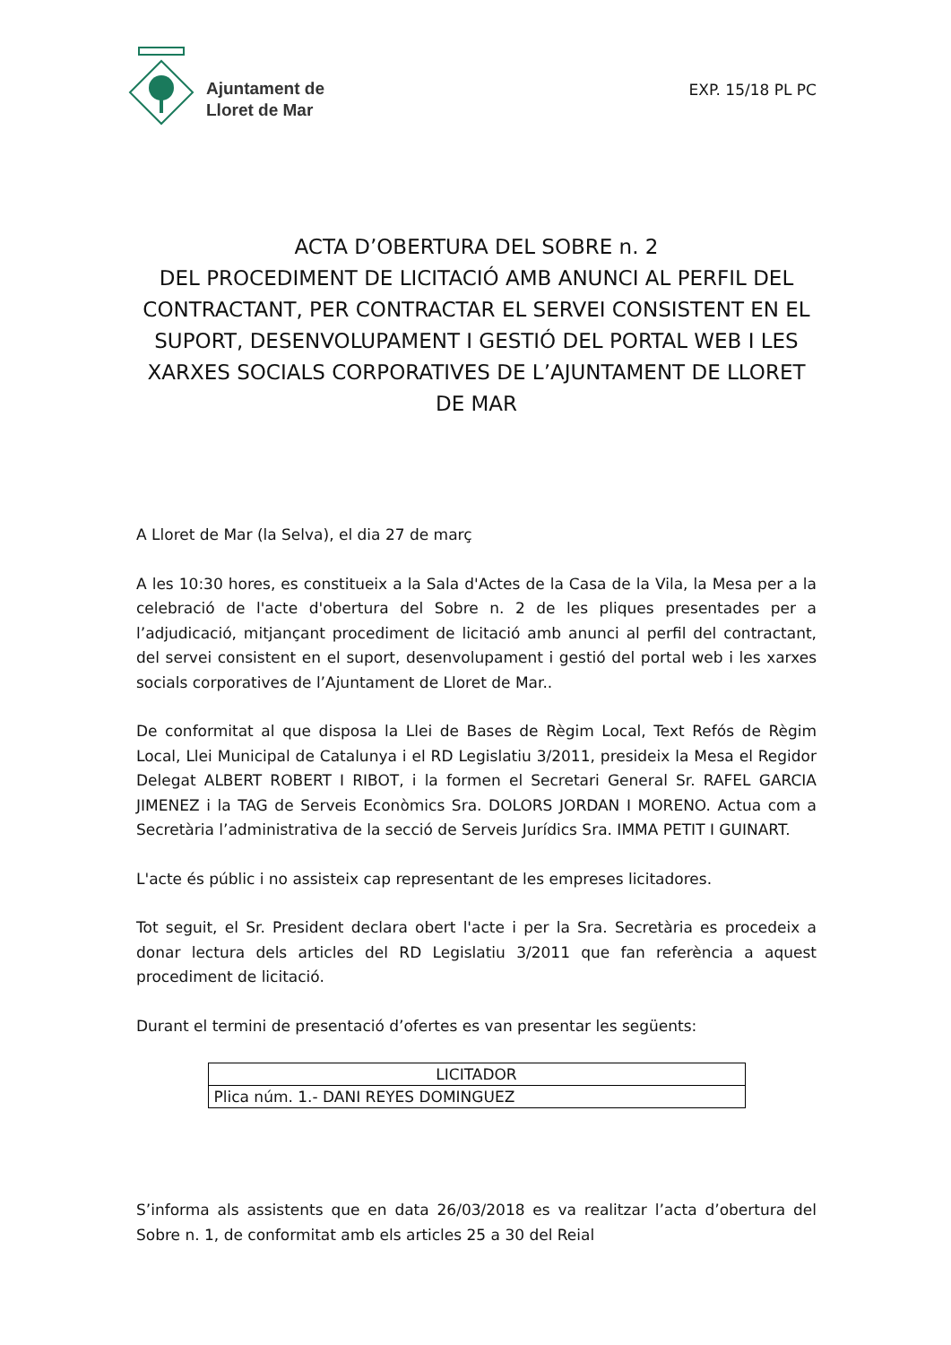Ajuntament de
Lloret de Mar
EXP. 15/18 PL PC
ACTA D’OBERTURA DEL SOBRE n. 2
DEL PROCEDIMENT DE LICITACIÓ AMB ANUNCI AL PERFIL DEL CONTRACTANT, PER CONTRACTAR EL SERVEI CONSISTENT EN EL SUPORT, DESENVOLUPAMENT I GESTIÓ DEL PORTAL WEB I LES XARXES SOCIALS CORPORATIVES DE L’AJUNTAMENT DE LLORET DE MAR
A Lloret de Mar (la Selva), el dia 27 de març
A les 10:30 hores, es constitueix a la Sala d'Actes de la Casa de la Vila, la Mesa per a la celebració de l'acte d'obertura del Sobre n. 2 de les pliques presentades per a l’adjudicació, mitjançant procediment de licitació amb anunci al perfil del contractant, del servei consistent en el suport, desenvolupament i gestió del portal web i les xarxes socials corporatives de l’Ajuntament de Lloret de Mar..
De conformitat al que disposa la Llei de Bases de Règim Local, Text Refós de Règim Local, Llei Municipal de Catalunya i el RD Legislatiu 3/2011, presideix la Mesa el Regidor Delegat ALBERT ROBERT I RIBOT, i la formen el Secretari General Sr. RAFEL GARCIA JIMENEZ i la TAG de Serveis Econòmics Sra. DOLORS JORDAN I MORENO. Actua com a Secretària l’administrativa de la secció de Serveis Jurídics Sra. IMMA PETIT I GUINART.
L'acte és públic i no assisteix cap representant de les empreses licitadores.
Tot seguit, el Sr. President declara obert l'acte i per la Sra. Secretària es procedeix a donar lectura dels articles del RD Legislatiu 3/2011 que fan referència a aquest procediment de licitació.
Durant el termini de presentació d’ofertes es van presentar les següents:
| LICITADOR |
| --- |
| Plica núm. 1.- DANI REYES DOMINGUEZ |
S’informa als assistents que en data 26/03/2018 es va realitzar l’acta d’obertura del Sobre n. 1, de conformitat amb els articles 25 a 30 del Reial